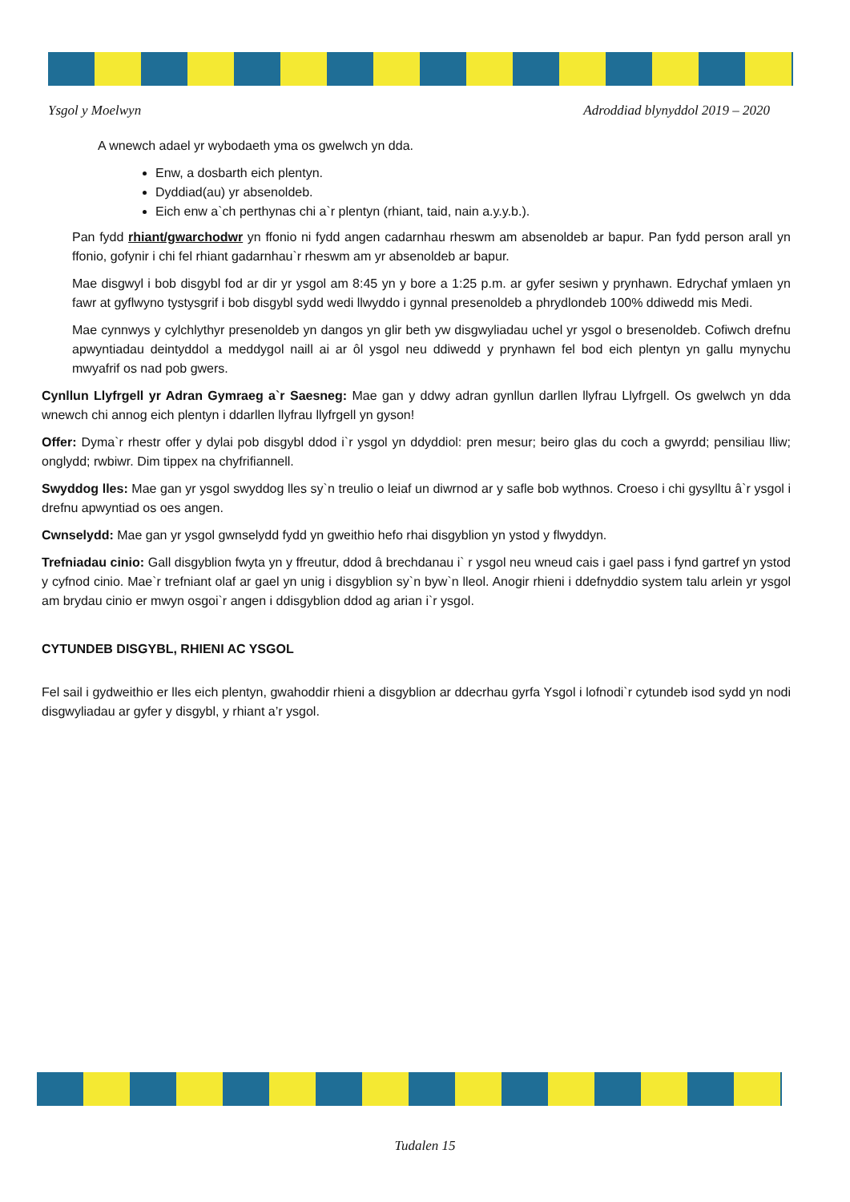Ysgol y Moelwyn Adroddiad blynyddol 2019 – 2020
A wnewch adael yr wybodaeth yma os gwelwch yn dda.
Enw, a dosbarth eich plentyn.
Dyddiad(au) yr absenoldeb.
Eich enw a`ch perthynas chi a`r plentyn (rhiant, taid, nain a.y.y.b.).
Pan fydd rhiant/gwarchodwr yn ffonio ni fydd angen cadarnhau rheswm am absenoldeb ar bapur. Pan fydd person arall yn ffonio, gofynir i chi fel rhiant gadarnhau`r rheswm am yr absenoldeb ar bapur.
Mae disgwyl i bob disgybl fod ar dir yr ysgol am 8:45 yn y bore a 1:25 p.m. ar gyfer sesiwn y prynhawn. Edrychaf ymlaen yn fawr at gyflwyno tystysgrif i bob disgybl sydd wedi llwyddo i gynnal presenoldeb a phrydlondeb 100% ddiwedd mis Medi.
Mae cynnwys y cylchlythyr presenoldeb yn dangos yn glir beth yw disgwyliadau uchel yr ysgol o bresenoldeb. Cofiwch drefnu apwyntiadau deintyddol a meddygol naill ai ar ôl ysgol neu ddiwedd y prynhawn fel bod eich plentyn yn gallu mynychu mwyafrif os nad pob gwers.
Cynllun Llyfrgell yr Adran Gymraeg a`r Saesneg: Mae gan y ddwy adran gynllun darllen llyfrau Llyfrgell. Os gwelwch yn dda wnewch chi annog eich plentyn i ddarllen llyfrau llyfrgell yn gyson!
Offer: Dyma`r rhestr offer y dylai pob disgybl ddod i`r ysgol yn ddyddiol: pren mesur; beiro glas du coch a gwyrdd; pensiliau lliw; onglydd; rwbiwr. Dim tippex na chyfrifiannell.
Swyddog lles: Mae gan yr ysgol swyddog lles sy`n treulio o leiaf un diwrnod ar y safle bob wythnos. Croeso i chi gysylltu â`r ysgol i drefnu apwyntiad os oes angen.
Cwnselydd: Mae gan yr ysgol gwnselydd fydd yn gweithio hefo rhai disgyblion yn ystod y flwyddyn.
Trefniadau cinio: Gall disgyblion fwyta yn y ffreutur, ddod â brechdanau i` r ysgol neu wneud cais i gael pass i fynd gartref yn ystod y cyfnod cinio. Mae`r trefniant olaf ar gael yn unig i disgyblion sy`n byw`n lleol. Anogir rhieni i ddefnyddio system talu arlein yr ysgol am brydau cinio er mwyn osgoi`r angen i ddisgyblion ddod ag arian i`r ysgol.
CYTUNDEB DISGYBL, RHIENI AC YSGOL
Fel sail i gydweithio er lles eich plentyn, gwahoddir rhieni a disgyblion ar ddecrhau gyrfa Ysgol i lofnodi`r cytundeb isod sydd yn nodi disgwyliadau ar gyfer y disgybl, y rhiant a’r ysgol.
Tudalen 15